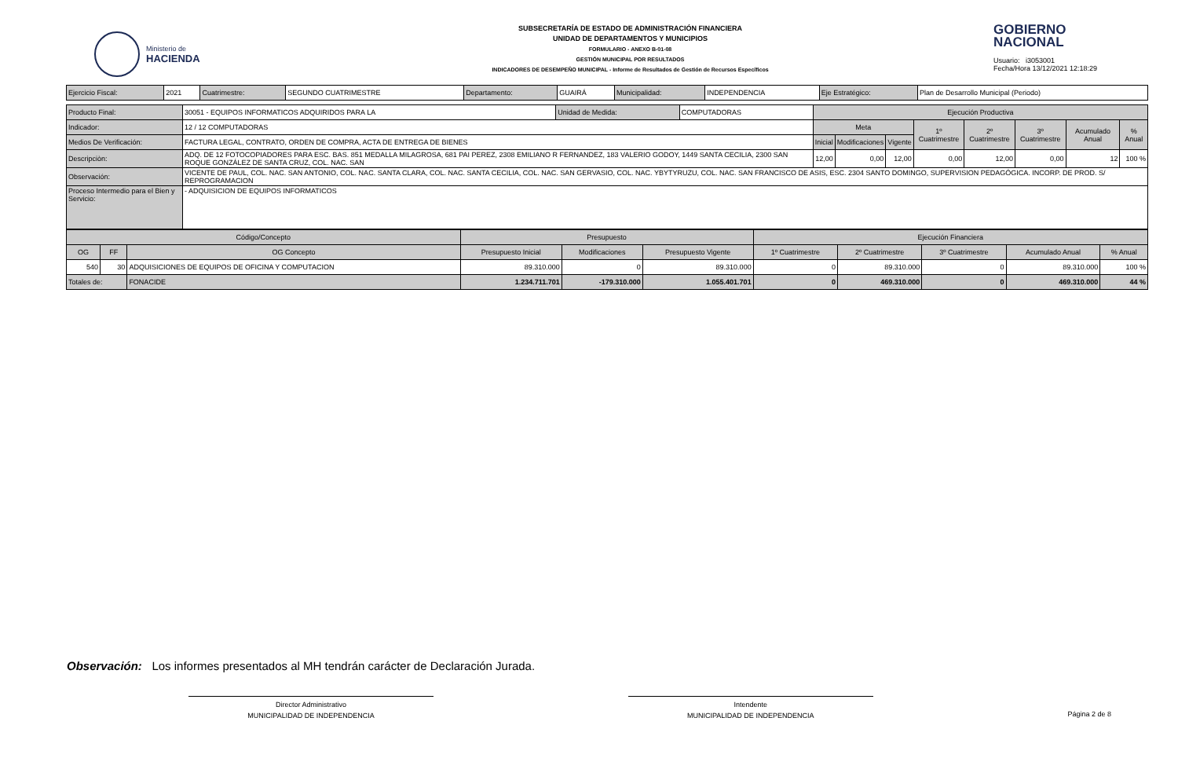Ministerio de
HACIENDA
SUBSECRETARÍA DE ESTADO DE ADMINISTRACIÓN FINANCIERA
UNIDAD DE DEPARTAMENTOS Y MUNICIPIOS
FORMULARIO - ANEXO B-01-08
GESTIÓN MUNICIPAL POR RESULTADOS
INDICADORES DE DESEMPEÑO MUNICIPAL - Informe de Resultados de Gestión de Recursos Específicos
GOBIERNO
NACIONAL
Usuario: i3053001
Fecha/Hora 13/12/2021 12:18:29
| Ejercicio Fiscal: | 2021 | Cuatrimestre: | SEGUNDO CUATRIMESTRE | Departamento: | GUAIRÁ | Municipalidad: | INDEPENDENCIA | Eje Estratégico: | Plan de Desarrollo Municipal (Periodo) |
| Producto Final: | 30051 - EQUIPOS INFORMATICOS ADQUIRIDOS PARA LA | Unidad de Medida: | COMPUTADORAS | Ejecución Productiva | | | | | | | |
| Indicador: | 12 / 12 COMPUTADORAS | | | Meta | | | 1º Cuatrimestre | 2º Cuatrimestre | 3º Cuatrimestre | Acumulado Anual | % Anual |
| Medios De Verificación: | FACTURA LEGAL, CONTRATO, ORDEN DE COMPRA, ACTA DE ENTREGA DE BIENES | | | Inicial | Modificaciones | Vigente | | | | | |
| Descripciòn: | ADQ. DE 12 FOTOCOPIADORES PARA ESC. BAS. 851 MEDALLA MILAGROSA, 681 PAI PEREZ, 2308 EMILIANO R FERNANDEZ, 183 VALERIO GODOY, 1449 SANTA CECILIA, 2300 SAN ROQUE GONZÁLEZ DE SANTA CRUZ, COL. NAC. SAN | | | 12,00 | 0,00 | 12,00 | 0,00 | 12,00 | 0,00 | 12 | 100 % |
| Observación: | VICENTE DE PAUL, COL. NAC. SAN ANTONIO, COL. NAC. SANTA CLARA, COL. NAC. SANTA CECILIA, COL. NAC. SAN GERVASIO, COL. NAC. YBYTYRUZU, COL. NAC. SAN FRANCISCO DE ASIS, ESC. 2304 SANTO DOMINGO, SUPERVISION PEDAGÓGICA. INCORP. DE PROD. S/ REPROGRAMACION | | | | | | | | | | |
| Proceso Intermedio para el Bien y Servicio: | - ADQUISICION DE EQUIPOS INFORMATICOS | | | | | | | | | | |
| Código/Concepto | | | Presupuesto | | | Ejecución Financiera | | | | |
| OG | FF | OG Concepto | Presupuesto Inicial | Modificaciones | Presupuesto Vigente | 1º Cuatrimestre | 2º Cuatrimestre | 3º Cuatrimestre | Acumulado Anual | % Anual |
| 540 | 30 | ADQUISICIONES DE EQUIPOS DE OFICINA Y COMPUTACION | 89.310.000 | 0 | 89.310.000 | 0 | 89.310.000 | 0 | 89.310.000 | 100 % |
| Totales de: | | FONACIDE | 1.234.711.701 | -179.310.000 | 1.055.401.701 | 0 | 469.310.000 | 0 | 469.310.000 | 44 % |
Observación: Los informes presentados al MH tendrán carácter de Declaración Jurada.
Director Administrativo
MUNICIPALIDAD DE INDEPENDENCIA
Intendente
MUNICIPALIDAD DE INDEPENDENCIA
Página 2 de 8